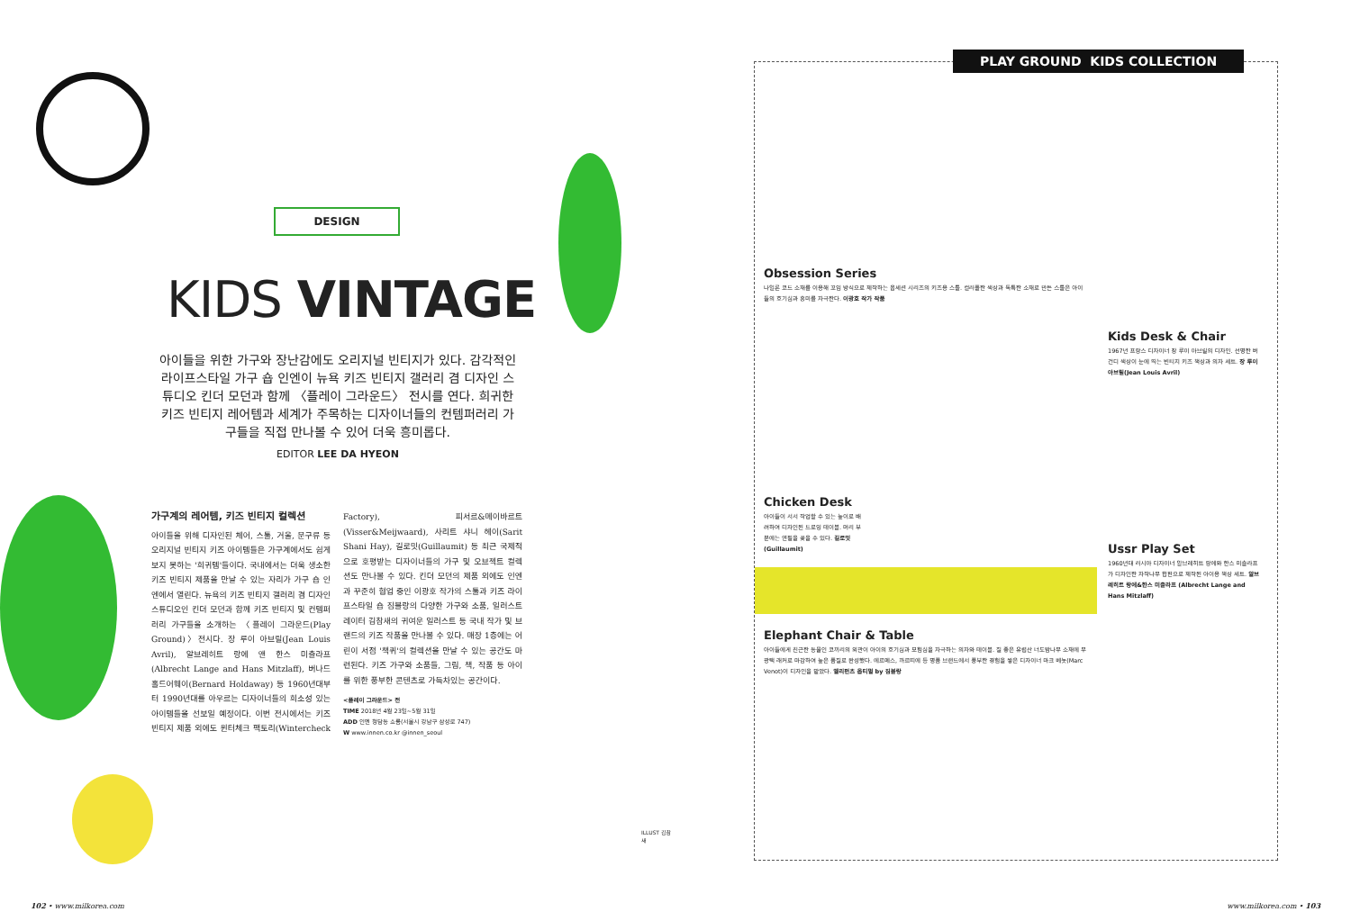DESIGN
KIDS VINTAGE
아이들을 위한 가구와 장난감에도 오리지널 빈티지가 있다. 감각적인 라이프스타일 가구 숍 인엔이 뉴욕 키즈 빈티지 갤러리 겸 디자인 스튜디오 킨더 모던과 함께 〈플레이 그라운드〉 전시를 연다. 희귀한 키즈 빈티지 레어템과 세계가 주목하는 디자이너들의 컨템퍼러리 가구들을 직접 만나볼 수 있어 더욱 흥미롭다.
EDITOR LEE DA HYEON
가구계의 레어템, 키즈 빈티지 컬렉션
아이들을 위해 디자인된 체어, 스툴, 거울, 문구류 등 오리지널 빈티지 키즈 아이템들은 가구계에서도 쉽게 보지 못하는 '희귀템'들이다. 국내에서는 더욱 생소한 키즈 빈티지 제품을 만날 수 있는 자리가 가구 숍 인엔에서 열린다. 뉴욕의 키즈 빈티지 갤러리 겸 디자인 스튜디오인 킨더 모던과 함께 키즈 빈티지 및 컨템퍼러리 가구들을 소개하는 〈플레이 그라운드(Play Ground)〉전시다. 장 루이 아브릴(Jean Louis Avril), 알브레히트 랑에 앤 한스 미츨라프(Albrecht Lange and Hans Mitzlaff), 버나드 홀드어웨이(Bernard Holdaway) 등 1960년대부터 1990년대를 아우르는 디자이너들의 희소성 있는 아이템들을 선보일 예정이다. 이번 전시에서는 키즈 빈티지 제품 외에도 윈터체크 팩토리(Wintercheck Factory), 피서르&메이바르트(Visser&Meijwaard), 사리트 샤니 헤이(Sarit Shani Hay), 길로밋(Guillaumit) 등 최근 국제적으로 호평받는 디자이너들의 가구 및 오브젝트 컬렉션도 만나볼 수 있다. 킨더 모던의 제품 외에도 인엔과 꾸준히 협업 중인 이광호 작가의 스툴과 키즈 라이프스타일 숍 짐블랑의 다양한 가구와 소품, 일러스트레이터 김참새의 귀여운 일러스트 등 국내 작가 및 브랜드의 키즈 작품을 만나볼 수 있다. 매장 1층에는 어린이 서점 '책퀴'의 컬렉션을 만날 수 있는 공간도 마련된다. 키즈 가구와 소품들, 그림, 책, 작품 등 아이를 위한 풍부한 콘텐츠로 가득차있는 공간이다.
<플레이 그라운드> 전
TIME 2018년 4월 23일~5월 31일
ADD 인엔 청담동 쇼룸(서울시 강남구 삼성로 747)
W www.innen.co.kr @innen_seoul
ILLUST 김참새
102 • www.milkorea.com
PLAY GROUND KIDS COLLECTION
Obsession Series
나일론 코드 소재를 이용해 꼬임 방식으로 제작하는 옵세션 시리즈의 키즈용 스툴. 컬러풀한 색상과 독특한 소재로 만든 스툴은 아이들의 호기심과 흥미를 자극한다. 이광호 작가 작품
Chicken Desk
아이들이 서서 작업할 수 있는 높이로 배려하여 디자인된 드로잉 테이블. 머리 부분에는 연필을 꽂을 수 있다. 길로밋(Guillaumit)
Kids Desk & Chair
1967년 프랑스 디자이너 장 루이 아브릴의 디자인. 선명한 버건디 색상이 눈에 띄는 빈티지 키즈 책상과 의자 세트. 장 루이 아브릴(Jean Louis Avril)
Ussr Play Set
1960년대 러시아 디자이너 알브레히트 랑에와 한스 미츨라프가 디자인한 자작나무 합판으로 제작된 아이용 책상 세트. 알브레히트 랑에&한스 미츨라프 (Albrecht Lange and Hans Mitzlaff)
Elephant Chair & Table
아이들에게 친근한 동물인 코끼리의 외관이 아이의 호기심과 모험심을 자극하는 의자와 테이블. 질 좋은 유럽산 너도밤나무 소재에 무광택 래커로 마감하여 높은 품질로 완성했다. 에르메스, 까르띠에 등 명품 브랜드에서 풍부한 경험을 쌓은 디자이너 마크 베놋(Marc Venot)이 디자인을 맡았다. 엘리펀츠 옵티멀 by 짐블랑
www.milkorea.com • 103